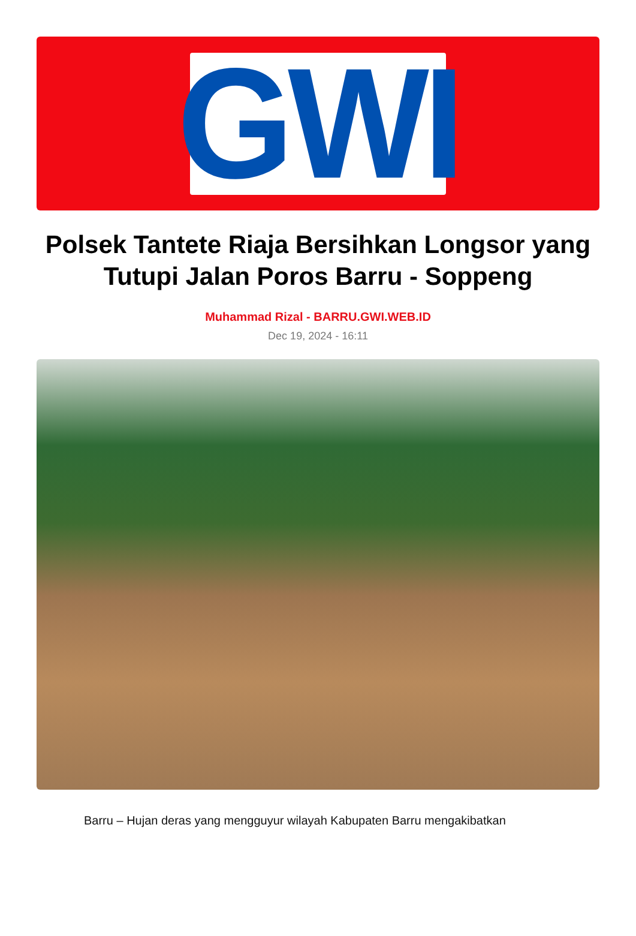GWI
Polsek Tantete Riaja Bersihkan Longsor yang Tutupi Jalan Poros Barru - Soppeng
Muhammad Rizal - BARRU.GWI.WEB.ID
Dec 19, 2024 - 16:11
Barru – Hujan deras yang mengguyur wilayah Kabupaten Barru mengakibatkan